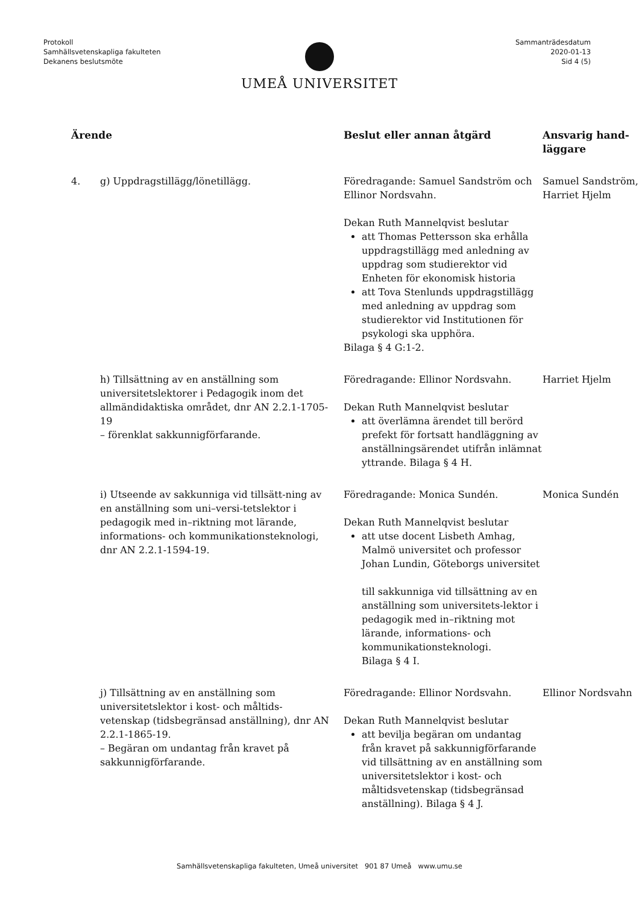Protokoll
Samhällsvetenskapliga fakulteten
Dekanens beslutsmöte
Sammanträdesdatum
2020-01-13
Sid 4 (5)
UMEÅ UNIVERSITET
| Ärende | | Beslut eller annan åtgärd | Ansvarig hand- läggare |
| --- | --- | --- | --- |
| 4. | g) Uppdragstillägg/lönetillägg. | Föredragande: Samuel Sandström och Ellinor Nordsvahn. Dekan Ruth Mannelqvist beslutar att Thomas Pettersson ska erhålla uppdragstillägg med anledning av uppdrag som studierektor vid Enheten för ekonomisk historia att Tova Stenlunds uppdragstillägg med anledning av uppdrag som studierektor vid Institutionen för psykologi ska upphöra. Bilaga § 4 G:1-2. | Samuel Sandström, Harriet Hjelm |
| | h) Tillsättning av en anställning som universitetslektorer i Pedagogik inom det allmändidaktiska området, dnr AN 2.2.1-1705-19 – förenklat sakkunnigförfarande. | Föredragande: Ellinor Nordsvahn. Dekan Ruth Mannelqvist beslutar att överlämna ärendet till berörd prefekt för fortsatt handläggning av anställningsärendet utifrån inlämnat yttrande. Bilaga § 4 H. | Harriet Hjelm |
| | i) Utseende av sakkunniga vid tillsätt-ning av en anställning som uni–versi-tetslektor i pedagogik med in–riktning mot lärande, informations- och kommunikationsteknologi, dnr AN 2.2.1-1594-19. | Föredragande: Monica Sundén. Dekan Ruth Mannelqvist beslutar att utse docent Lisbeth Amhag, Malmö universitet och professor Johan Lundin, Göteborgs universitet till sakkunniga vid tillsättning av en anställning som universitets-lektor i pedagogik med in–riktning mot lärande, informations- och kommunikationsteknologi. Bilaga § 4 I. | Monica Sundén |
| | j) Tillsättning av en anställning som universitetslektor i kost- och måltids-vetenskap (tidsbegränsad anställning), dnr AN 2.2.1-1865-19. – Begäran om undantag från kravet på sakkunnigförfarande. | Föredragande: Ellinor Nordsvahn. Dekan Ruth Mannelqvist beslutar att bevilja begäran om undantag från kravet på sakkunnigförfarande vid tillsättning av en anställning som universitetslektor i kost- och måltidsvetenskap (tidsbegränsad anställning). Bilaga § 4 J. | Ellinor Nordsvahn |
Samhällsvetenskapliga fakulteten, Umeå universitet 901 87 Umeå www.umu.se